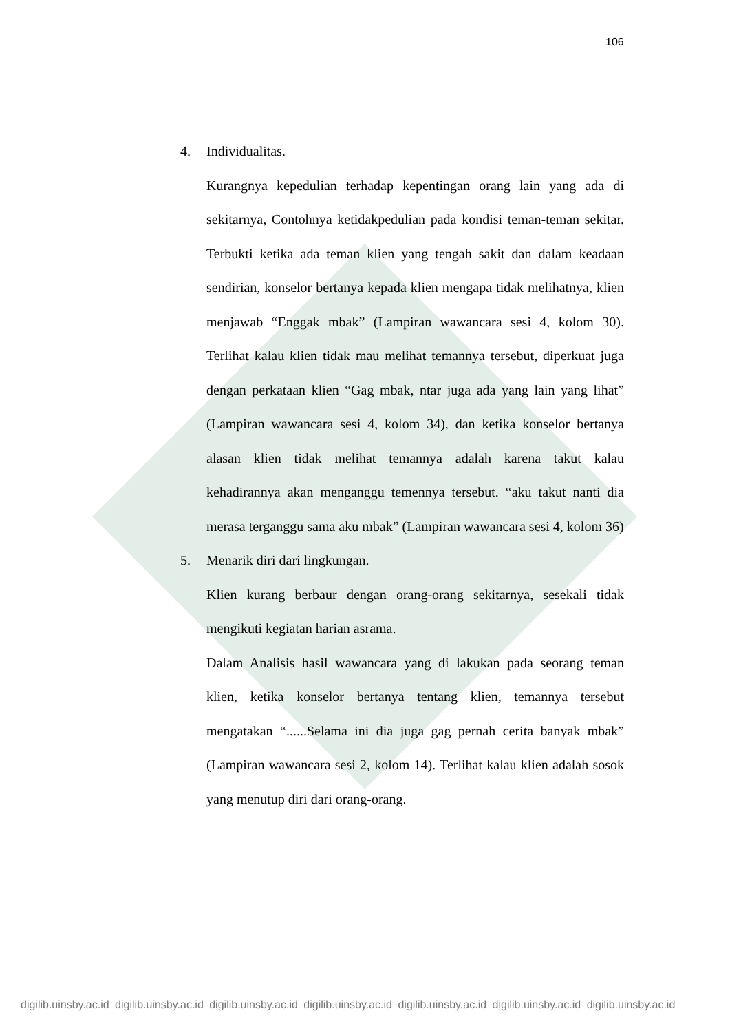106
4. Individualitas.
Kurangnya kepedulian terhadap kepentingan orang lain yang ada di sekitarnya, Contohnya ketidakpedulian pada kondisi teman-teman sekitar. Terbukti ketika ada teman klien yang tengah sakit dan dalam keadaan sendirian, konselor bertanya kepada klien mengapa tidak melihatnya, klien menjawab “Enggak mbak” (Lampiran wawancara sesi 4, kolom 30). Terlihat kalau klien tidak mau melihat temannya tersebut, diperkuat juga dengan perkataan klien “Gag mbak, ntar juga ada yang lain yang lihat” (Lampiran wawancara sesi 4, kolom 34), dan ketika konselor bertanya alasan klien tidak melihat temannya adalah karena takut kalau kehadirannya akan menganggu temennya tersebut. “aku takut nanti dia merasa terganggu sama aku mbak” (Lampiran wawancara sesi 4, kolom 36)
5. Menarik diri dari lingkungan.
Klien kurang berbaur dengan orang-orang sekitarnya, sesekali tidak mengikuti kegiatan harian asrama.
Dalam Analisis hasil wawancara yang di lakukan pada seorang teman klien, ketika konselor bertanya tentang klien, temannya tersebut mengatakan “......Selama ini dia juga gag pernah cerita banyak mbak” (Lampiran wawancara sesi 2, kolom 14). Terlihat kalau klien adalah sosok yang menutup diri dari orang-orang.
digilib.uinsby.ac.id digilib.uinsby.ac.id digilib.uinsby.ac.id digilib.uinsby.ac.id digilib.uinsby.ac.id digilib.uinsby.ac.id digilib.uinsby.ac.id